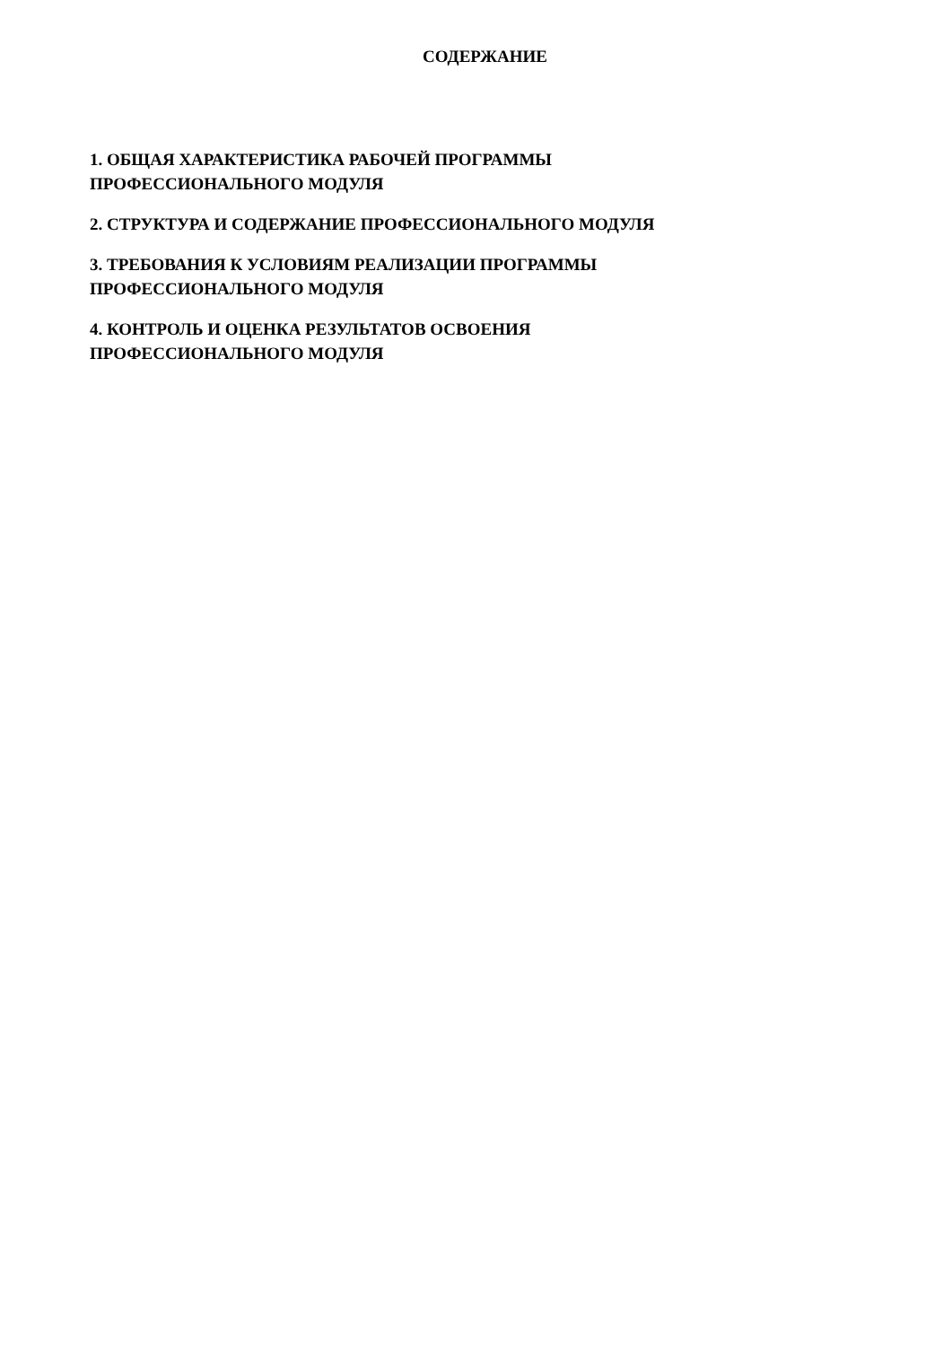СОДЕРЖАНИЕ
1. ОБЩАЯ ХАРАКТЕРИСТИКА РАБОЧЕЙ ПРОГРАММЫ
ПРОФЕССИОНАЛЬНОГО МОДУЛЯ
2. СТРУКТУРА И СОДЕРЖАНИЕ ПРОФЕССИОНАЛЬНОГО МОДУЛЯ
3. ТРЕБОВАНИЯ К УСЛОВИЯМ РЕАЛИЗАЦИИ ПРОГРАММЫ
ПРОФЕССИОНАЛЬНОГО МОДУЛЯ
4. КОНТРОЛЬ И ОЦЕНКА РЕЗУЛЬТАТОВ ОСВОЕНИЯ
ПРОФЕССИОНАЛЬНОГО МОДУЛЯ